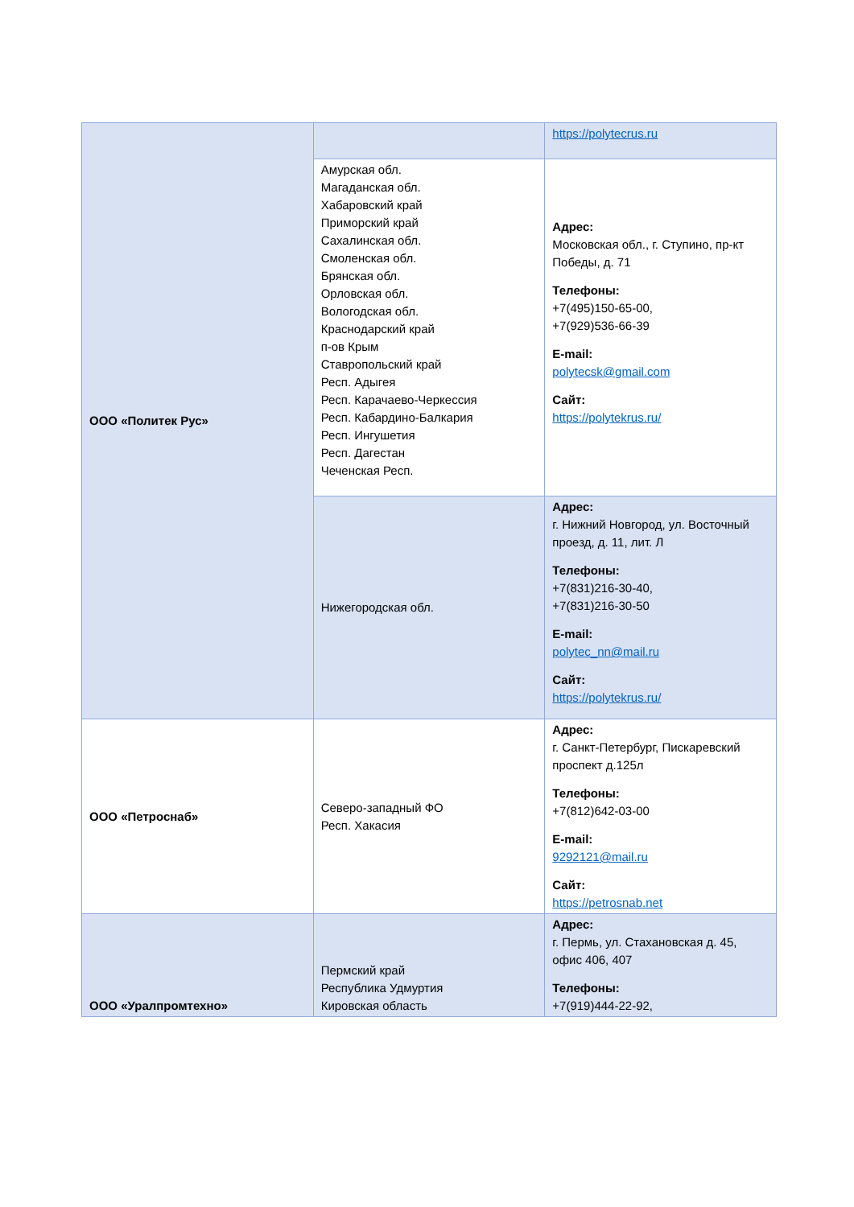| ООО «Политек Рус» | | https://polytecrus.ru |
| | Амурская обл. Магаданская обл. Хабаровский край Приморский край Сахалинская обл. Смоленская обл. Брянская обл. Орловская обл. Вологодская обл. Краснодарский край п-ов Крым Ставропольский край Респ. Адыгея Респ. Карачаево-Черкессия Респ. Кабардино-Балкария Респ. Ингушетия Респ. Дагестан Чеченская Респ. | Адрес: Московская обл., г. Ступино, пр-кт Победы, д. 71 Телефоны: +7(495)150-65-00, +7(929)536-66-39 E-mail: polytecsk@gmail.com Сайт: https://polytekrus.ru/ |
| | Нижегородская обл. | Адрес: г. Нижний Новгород, ул. Восточный проезд, д. 11, лит. Л Телефоны: +7(831)216-30-40, +7(831)216-30-50 E-mail: polytec_nn@mail.ru Сайт: https://polytekrus.ru/ |
| ООО «Петроснаб» | Северо-западный ФО Респ. Хакасия | Адрес: г. Санкт-Петербург, Пискаревский проспект д.125л Телефоны: +7(812)642-03-00 E-mail: 9292121@mail.ru Сайт: https://petrosnab.net |
| ООО «Уралпромтехно» | Пермский край Республика Удмуртия Кировская область | Адрес: г. Пермь, ул. Стахановская д. 45, офис 406, 407 Телефоны: +7(919)444-22-92, |